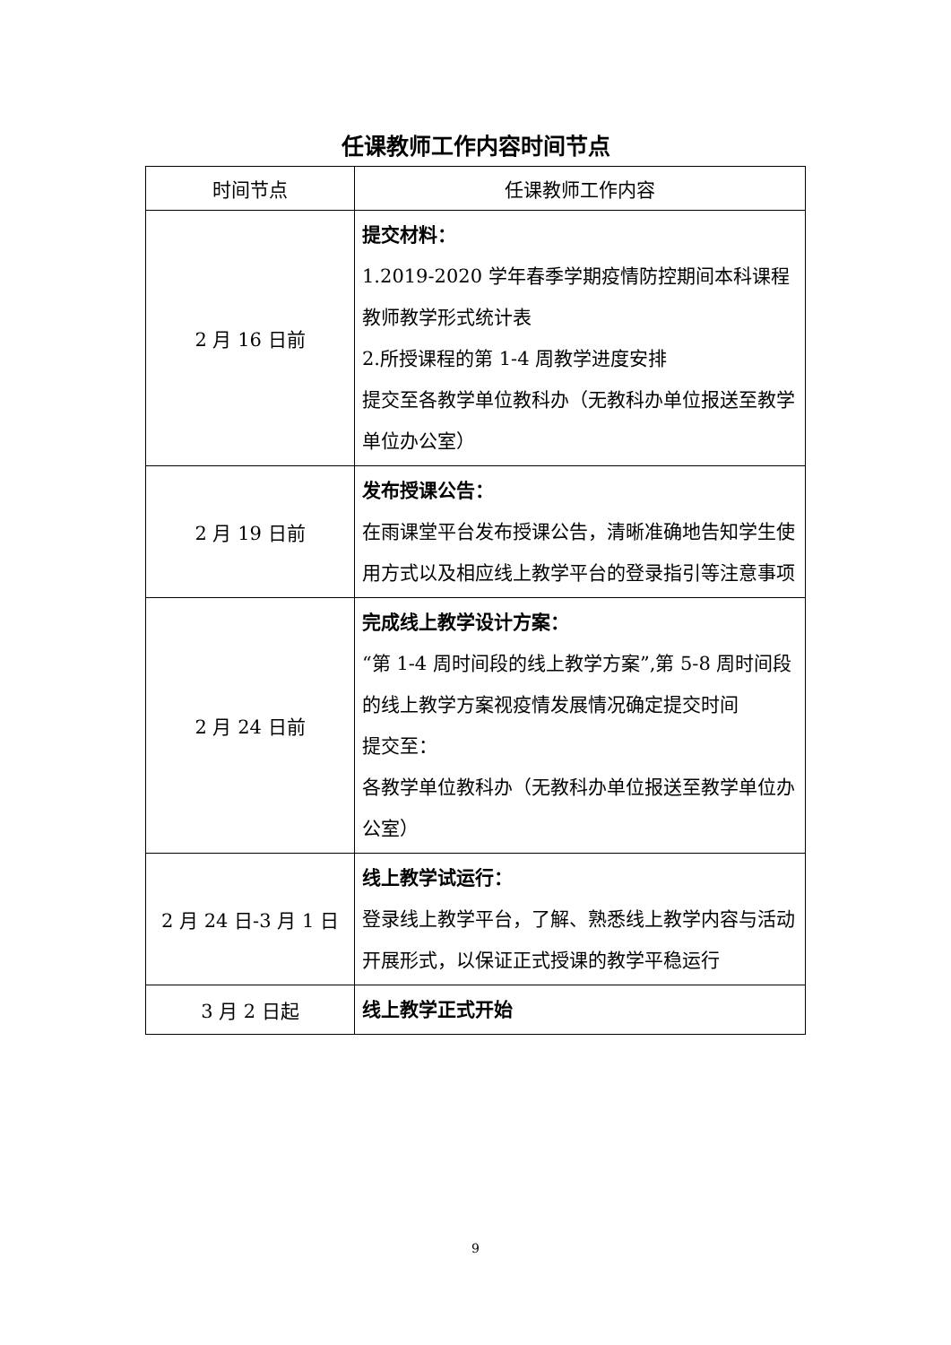任课教师工作内容时间节点
| 时间节点 | 任课教师工作内容 |
| --- | --- |
| 2 月 16 日前 | 提交材料： 1.2019-2020 学年春季学期疫情防控期间本科课程教师教学形式统计表 2.所授课程的第 1-4 周教学进度安排 提交至各教学单位教科办（无教科办单位报送至教学单位办公室） |
| 2 月 19 日前 | 发布授课公告： 在雨课堂平台发布授课公告，清晰准确地告知学生使用方式以及相应线上教学平台的登录指引等注意事项 |
| 2 月 24 日前 | 完成线上教学设计方案： “第 1-4 周时间段的线上教学方案”,第 5-8 周时间段的线上教学方案视疫情发展情况确定提交时间 提交至： 各教学单位教科办（无教科办单位报送至教学单位办公室） |
| 2 月 24 日-3 月 1 日 | 线上教学试运行： 登录线上教学平台，了解、熟悉线上教学内容与活动开展形式，以保证正式授课的教学平稳运行 |
| 3 月 2 日起 | 线上教学正式开始 |
9